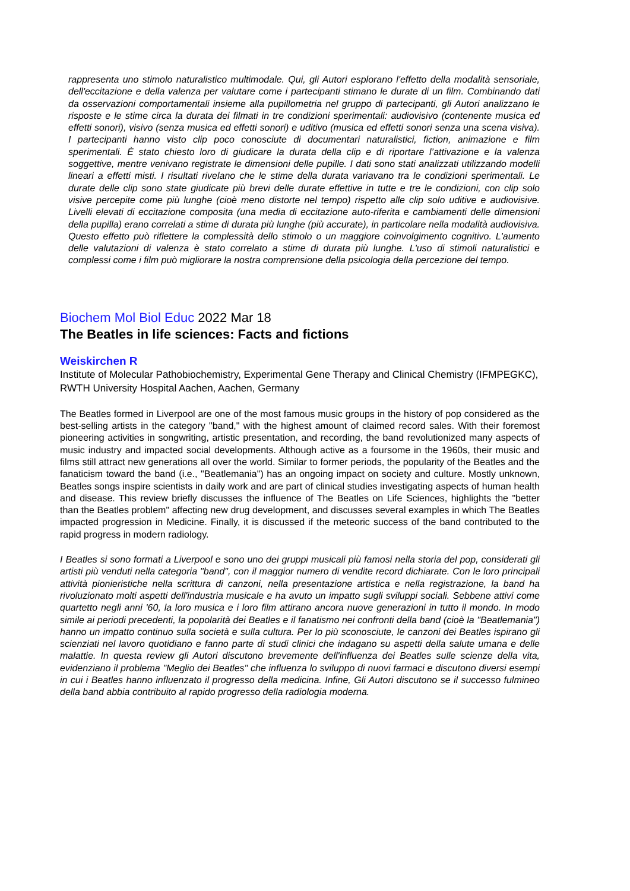rappresenta uno stimolo naturalistico multimodale. Qui, gli Autori esplorano l'effetto della modalità sensoriale, dell'eccitazione e della valenza per valutare come i partecipanti stimano le durate di un film. Combinando dati da osservazioni comportamentali insieme alla pupillometria nel gruppo di partecipanti, gli Autori analizzano le risposte e le stime circa la durata dei filmati in tre condizioni sperimentali: audiovisivo (contenente musica ed effetti sonori), visivo (senza musica ed effetti sonori) e uditivo (musica ed effetti sonori senza una scena visiva). I partecipanti hanno visto clip poco conosciute di documentari naturalistici, fiction, animazione e film sperimentali. È stato chiesto loro di giudicare la durata della clip e di riportare l’attivazione e la valenza soggettive, mentre venivano registrate le dimensioni delle pupille. I dati sono stati analizzati utilizzando modelli lineari a effetti misti. I risultati rivelano che le stime della durata variavano tra le condizioni sperimentali. Le durate delle clip sono state giudicate più brevi delle durate effettive in tutte e tre le condizioni, con clip solo visive percepite come più lunghe (cioè meno distorte nel tempo) rispetto alle clip solo uditive e audiovisive. Livelli elevati di eccitazione composita (una media di eccitazione auto-riferita e cambiamenti delle dimensioni della pupilla) erano correlati a stime di durata più lunghe (più accurate), in particolare nella modalità audiovisiva. Questo effetto può riflettere la complessità dello stimolo o un maggiore coinvolgimento cognitivo. L'aumento delle valutazioni di valenza è stato correlato a stime di durata più lunghe. L'uso di stimoli naturalistici e complessi come i film può migliorare la nostra comprensione della psicologia della percezione del tempo.
Biochem Mol Biol Educ 2022 Mar 18
The Beatles in life sciences: Facts and fictions
Weiskirchen R
Institute of Molecular Pathobiochemistry, Experimental Gene Therapy and Clinical Chemistry (IFMPEGKC), RWTH University Hospital Aachen, Aachen, Germany
The Beatles formed in Liverpool are one of the most famous music groups in the history of pop considered as the best-selling artists in the category "band," with the highest amount of claimed record sales. With their foremost pioneering activities in songwriting, artistic presentation, and recording, the band revolutionized many aspects of music industry and impacted social developments. Although active as a foursome in the 1960s, their music and films still attract new generations all over the world. Similar to former periods, the popularity of the Beatles and the fanaticism toward the band (i.e., "Beatlemania") has an ongoing impact on society and culture. Mostly unknown, Beatles songs inspire scientists in daily work and are part of clinical studies investigating aspects of human health and disease. This review briefly discusses the influence of The Beatles on Life Sciences, highlights the "better than the Beatles problem" affecting new drug development, and discusses several examples in which The Beatles impacted progression in Medicine. Finally, it is discussed if the meteoric success of the band contributed to the rapid progress in modern radiology.
I Beatles si sono formati a Liverpool e sono uno dei gruppi musicali più famosi nella storia del pop, considerati gli artisti più venduti nella categoria "band", con il maggior numero di vendite record dichiarate. Con le loro principali attività pionieristiche nella scrittura di canzoni, nella presentazione artistica e nella registrazione, la band ha rivoluzionato molti aspetti dell'industria musicale e ha avuto un impatto sugli sviluppi sociali. Sebbene attivi come quartetto negli anni '60, la loro musica e i loro film attirano ancora nuove generazioni in tutto il mondo. In modo simile ai periodi precedenti, la popolarità dei Beatles e il fanatismo nei confronti della band (cioè la "Beatlemania") hanno un impatto continuo sulla società e sulla cultura. Per lo più sconosciute, le canzoni dei Beatles ispirano gli scienziati nel lavoro quotidiano e fanno parte di studi clinici che indagano su aspetti della salute umana e delle malattie. In questa review gli Autori discutono brevemente dell'influenza dei Beatles sulle scienze della vita, evidenziano il problema "Meglio dei Beatles" che influenza lo sviluppo di nuovi farmaci e discutono diversi esempi in cui i Beatles hanno influenzato il progresso della medicina. Infine, Gli Autori discutono se il successo fulmineo della band abbia contribuito al rapido progresso della radiologia moderna.